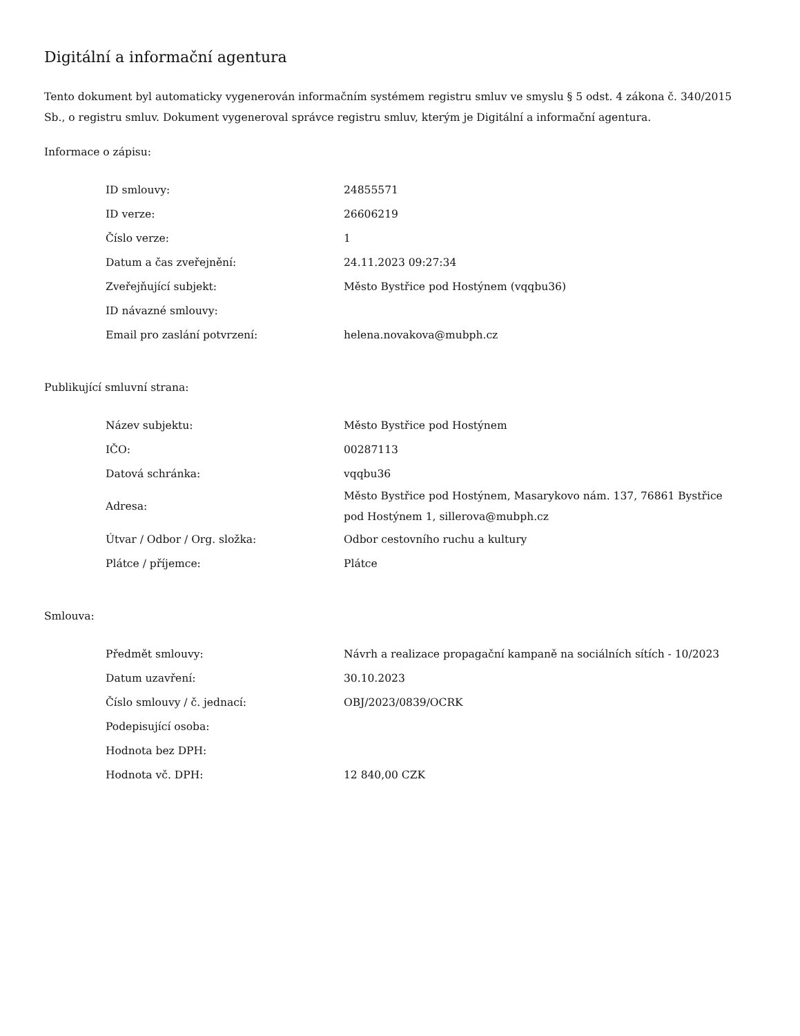Digitální a informační agentura
Tento dokument byl automaticky vygenerován informačním systémem registru smluv ve smyslu § 5 odst. 4 zákona č. 340/2015 Sb., o registru smluv. Dokument vygeneroval správce registru smluv, kterým je Digitální a informační agentura.
Informace o zápisu:
| ID smlouvy: | 24855571 |
| ID verze: | 26606219 |
| Číslo verze: | 1 |
| Datum a čas zveřejnění: | 24.11.2023 09:27:34 |
| Zveřejňující subjekt: | Město Bystřice pod Hostýnem (vqqbu36) |
| ID návazné smlouvy: | |
| Email pro zaslání potvrzení: | helena.novakova@mubph.cz |
Publikující smluvní strana:
| Název subjektu: | Město Bystřice pod Hostýnem |
| IČO: | 00287113 |
| Datová schránka: | vqqbu36 |
| Adresa: | Město Bystřice pod Hostýnem, Masarykovo nám. 137, 76861 Bystřice pod Hostýnem 1, sillerova@mubph.cz |
| Útvar / Odbor / Org. složka: | Odbor cestovního ruchu a kultury |
| Plátce / příjemce: | Plátce |
Smlouva:
| Předmět smlouvy: | Návrh a realizace propagační kampaně na sociálních sítích - 10/2023 |
| Datum uzavření: | 30.10.2023 |
| Číslo smlouvy / č. jednací: | OBJ/2023/0839/OCRK |
| Podepisující osoba: | |
| Hodnota bez DPH: | |
| Hodnota vč. DPH: | 12 840,00 CZK |